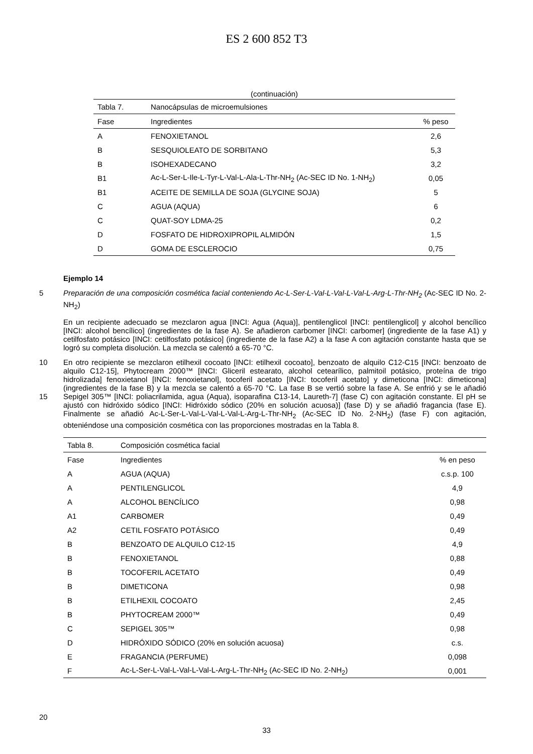ES 2 600 852 T3
(continuación)
| Tabla 7. | Nanocápsulas de microemulsiones | |
| Fase | Ingredientes | % peso |
| A | FENOXIETANOL | 2,6 |
| B | SESQUIOLEATO DE SORBITANO | 5,3 |
| B | ISOHEXADECANO | 3,2 |
| B1 | Ac-L-Ser-L-Ile-L-Tyr-L-Val-L-Ala-L-Thr-NH<sub>2</sub> (Ac-SEC ID No. 1-NH<sub>2</sub>) | 0,05 |
| B1 | ACEITE DE SEMILLA DE SOJA (GLYCINE SOJA) | 5 |
| C | AGUA (AQUA) | 6 |
| C | QUAT-SOY LDMA-25 | 0,2 |
| D | FOSFATO DE HIDROXIPROPIL ALMIDÓN | 1,5 |
| D | GOMA DE ESCLEROCIO | 0,75 |
Ejemplo 14
Preparación de una composición cosmética facial conteniendo Ac-L-Ser-L-Val-L-Val-L-Val-L-Arg-L-Thr-NH<sub>2</sub> (Ac-SEC 5 ID No. 2-NH<sub>2</sub>)
En un recipiente adecuado se mezclaron agua [INCI: Agua (Aqua)], pentilenglicol [INCI: pentilenglicol] y alcohol bencílico [INCI: alcohol bencílico] (ingredientes de la fase A). Se añadieron carbomer [INCI: carbomer] (ingrediente de la fase A1) y cetilfosfato potásico [INCI: cetilfosfato potásico] (ingrediente de la fase A2) a la fase A con agitación constante hasta que se logró su completa disolución. La mezcla se calentó a 65-70 °C.
10 En otro recipiente se mezclaron etilhexil cocoato [INCI: etilhexil cocoato], benzoato de alquilo C12-C15 [INCI: benzoato de alquilo C12-15], Phytocream 2000™ [INCI: Gliceril estearato, alcohol cetearílico, palmitoil potásico, proteína de trigo hidrolizada] fenoxietanol [INCI: fenoxietanol], tocoferil acetato [INCI: tocoferil acetato] y dimeticona [INCI: dimeticona] (ingredientes de la fase B) y la mezcla se calentó a 65-70 °C. La fase B se vertió sobre la fase A. Se enfrió y se le añadió Sepigel 305™ [INCI: poliacrilamida, agua (Aqua), isoparafina C13-14, Laureth-7] (fase C) 15 con agitación constante. El pH se ajustó con hidróxido sódico [INCI: Hidróxido sódico (20% en solución acuosa)] (fase D) y se añadió fragancia (fase E). Finalmente se añadió Ac-L-Ser-L-Val-L-Val-L-Val-L-Arg-L-Thr-NH<sub>2</sub> (Ac-SEC ID No. 2-NH<sub>2</sub>) (fase F) con agitación, obteniéndose una composición cosmética con las proporciones mostradas en la Tabla 8.
| Tabla 8. | Composición cosmética facial | |
| Fase | Ingredientes | % en peso |
| A | AGUA (AQUA) | c.s.p. 100 |
| A | PENTILENGLICOL | 4,9 |
| A | ALCOHOL BENCÍLICO | 0,98 |
| A1 | CARBOMER | 0,49 |
| A2 | CETIL FOSFATO POTÁSICO | 0,49 |
| B | BENZOATO DE ALQUILO C12-15 | 4,9 |
| B | FENOXIETANOL | 0,88 |
| B | TOCOFERIL ACETATO | 0,49 |
| B | DIMETICONA | 0,98 |
| B | ETILHEXIL COCOATO | 2,45 |
| B | PHYTOCREAM 2000™ | 0,49 |
| C | SEPIGEL 305™ | 0,98 |
| D | HIDRÓXIDO SÓDICO (20% en solución acuosa) | c.s. |
| E | FRAGANCIA (PERFUME) | 0,098 |
| F | Ac-L-Ser-L-Val-L-Val-L-Val-L-Arg-L-Thr-NH<sub>2</sub> (Ac-SEC ID No. 2-NH<sub>2</sub>) | 0,001 |
20
33